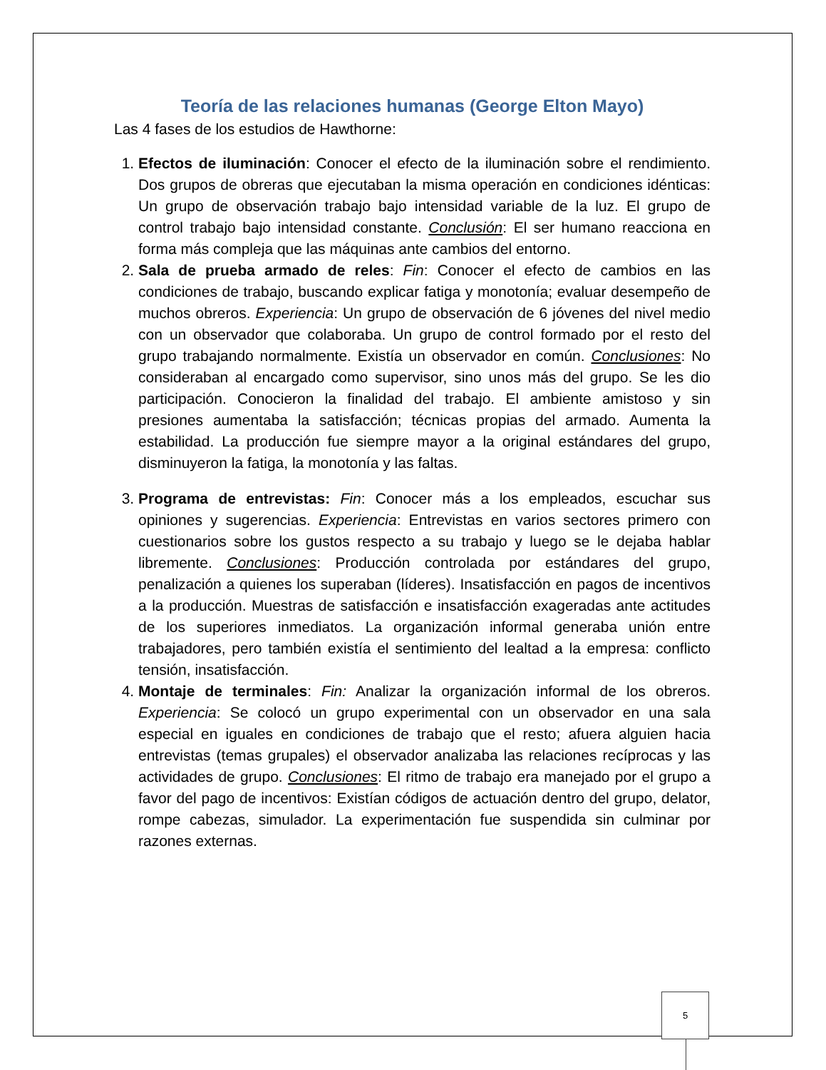Teoría de las relaciones humanas (George Elton Mayo)
Las 4 fases de los estudios de Hawthorne:
1. Efectos de iluminación: Conocer el efecto de la iluminación sobre el rendimiento. Dos grupos de obreras que ejecutaban la misma operación en condiciones idénticas: Un grupo de observación trabajo bajo intensidad variable de la luz. El grupo de control trabajo bajo intensidad constante. Conclusión: El ser humano reacciona en forma más compleja que las máquinas ante cambios del entorno.
2. Sala de prueba armado de reles: Fin: Conocer el efecto de cambios en las condiciones de trabajo, buscando explicar fatiga y monotonía; evaluar desempeño de muchos obreros. Experiencia: Un grupo de observación de 6 jóvenes del nivel medio con un observador que colaboraba. Un grupo de control formado por el resto del grupo trabajando normalmente. Existía un observador en común. Conclusiones: No consideraban al encargado como supervisor, sino unos más del grupo. Se les dio participación. Conocieron la finalidad del trabajo. El ambiente amistoso y sin presiones aumentaba la satisfacción; técnicas propias del armado. Aumenta la estabilidad. La producción fue siempre mayor a la original estándares del grupo, disminuyeron la fatiga, la monotonía y las faltas.
3. Programa de entrevistas: Fin: Conocer más a los empleados, escuchar sus opiniones y sugerencias. Experiencia: Entrevistas en varios sectores primero con cuestionarios sobre los gustos respecto a su trabajo y luego se le dejaba hablar libremente. Conclusiones: Producción controlada por estándares del grupo, penalización a quienes los superaban (líderes). Insatisfacción en pagos de incentivos a la producción. Muestras de satisfacción e insatisfacción exageradas ante actitudes de los superiores inmediatos. La organización informal generaba unión entre trabajadores, pero también existía el sentimiento del lealtad a la empresa: conflicto tensión, insatisfacción.
4. Montaje de terminales: Fin: Analizar la organización informal de los obreros. Experiencia: Se colocó un grupo experimental con un observador en una sala especial en iguales en condiciones de trabajo que el resto; afuera alguien hacia entrevistas (temas grupales) el observador analizaba las relaciones recíprocas y las actividades de grupo. Conclusiones: El ritmo de trabajo era manejado por el grupo a favor del pago de incentivos: Existían códigos de actuación dentro del grupo, delator, rompe cabezas, simulador. La experimentación fue suspendida sin culminar por razones externas.
5